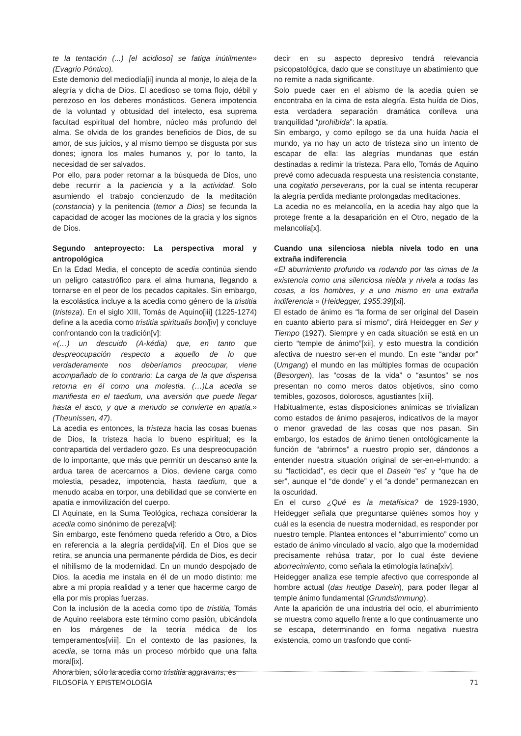te la tentación (...) [el acidioso] se fatiga inútilmente» (Evagrio Póntico).
Este demonio del mediodía[ii] inunda al monje, lo aleja de la alegría y dicha de Dios. El acedioso se torna flojo, débil y perezoso en los deberes monásticos. Genera impotencia de la voluntad y obtusidad del intelecto, esa suprema facultad espiritual del hombre, núcleo más profundo del alma. Se olvida de los grandes beneficios de Dios, de su amor, de sus juicios, y al mismo tiempo se disgusta por sus dones; ignora los males humanos y, por lo tanto, la necesidad de ser salvados.
Por ello, para poder retornar a la búsqueda de Dios, uno debe recurrir a la paciencia y a la actividad. Solo asumiendo el trabajo concienzudo de la meditación (constancia) y la penitencia (temor a Dios) se fecunda la capacidad de acoger las mociones de la gracia y los signos de Dios.
Segundo anteproyecto: La perspectiva moral y antropológica
En la Edad Media, el concepto de acedia continúa siendo un peligro catastrófico para el alma humana, llegando a tornarse en el peor de los pecados capitales. Sin embargo, la escolástica incluye a la acedia como género de la tristitia (tristeza). En el siglo XIII, Tomás de Aquino[iii] (1225-1274) define a la acedia como tristitia spiritualis boni[iv] y concluye confrontando con la tradición[v]:
«(…) un descuido (A-kédia) que, en tanto que despreocupación respecto a aquello de lo que verdaderamente nos deberíamos preocupar, viene acompañado de lo contrario: La carga de la que dispensa retorna en él como una molestia. (…)La acedia se manifiesta en el taedium, una aversión que puede llegar hasta el asco, y que a menudo se convierte en apatía.» (Theunissen, 47).
La acedia es entonces, la tristeza hacia las cosas buenas de Dios, la tristeza hacia lo bueno espiritual; es la contrapartida del verdadero gozo. Es una despreocupación de lo importante, que más que permitir un descanso ante la ardua tarea de acercarnos a Dios, deviene carga como molestia, pesadez, impotencia, hasta taedium, que a menudo acaba en torpor, una debilidad que se convierte en apatía e inmovilización del cuerpo.
El Aquinate, en la Suma Teológica, rechaza considerar la acedia como sinónimo de pereza[vi]:
Sin embargo, este fenómeno queda referido a Otro, a Dios en referencia a la alegría perdida[vii]. En el Dios que se retira, se anuncia una permanente pérdida de Dios, es decir el nihilismo de la modernidad. En un mundo despojado de Dios, la acedia me instala en él de un modo distinto: me abre a mi propia realidad y a tener que hacerme cargo de ella por mis propias fuerzas.
Con la inclusión de la acedia como tipo de tristitia, Tomás de Aquino reelabora este término como pasión, ubicándola en los márgenes de la teoría médica de los temperamentos[viii]. En el contexto de las pasiones, la acedia, se torna más un proceso mórbido que una falta moral[ix].
Ahora bien, sólo la acedia como tristitia aggravans, es
decir en su aspecto depresivo tendrá relevancia psicopatológica, dado que se constituye un abatimiento que no remite a nada significante.
Solo puede caer en el abismo de la acedia quien se encontraba en la cima de esta alegría. Esta huída de Dios, esta verdadera separación dramática conlleva una tranquilidad “prohibida”: la apatía.
Sin embargo, y como epílogo se da una huída hacia el mundo, ya no hay un acto de tristeza sino un intento de escapar de ella: las alegrías mundanas que están destinadas a redimir la tristeza. Para ello, Tomás de Aquino prevé como adecuada respuesta una resistencia constante, una cogitatio perseverans, por la cual se intenta recuperar la alegría perdida mediante prolongadas meditaciones.
La acedia no es melancolía, en la acedia hay algo que la protege frente a la desaparición en el Otro, negado de la melancolía[x].
Cuando una silenciosa niebla nivela todo en una extraña indiferencia
«El aburrimiento profundo va rodando por las cimas de la existencia como una silenciosa niebla y nivela a todas las cosas, a los hombres, y a uno mismo en una extraña indiferencia » (Heidegger, 1955:39)[xi].
El estado de ánimo es “la forma de ser original del Dasein en cuanto abierto para sí mismo”, dirá Heidegger en Ser y Tiempo (1927). Siempre y en cada situación se está en un cierto “temple de ánimo”[xii], y esto muestra la condición afectiva de nuestro ser-en el mundo. En este “andar por” (Umgang) el mundo en las múltiples formas de ocupación (Besorgen), las “cosas de la vida” o “asuntos” se nos presentan no como meros datos objetivos, sino como temibles, gozosos, dolorosos, agustiantes [xiii].
Habitualmente, estas disposiciones anímicas se trivializan como estados de ánimo pasajeros, indicativos de la mayor o menor gravedad de las cosas que nos pasan. Sin embargo, los estados de ánimo tienen ontológicamente la función de “abrirnos” a nuestro propio ser, dándonos a entender nuestra situación original de ser-en-el-mundo: a su “facticidad”, es decir que el Dasein “es” y “que ha de ser”, aunque el “de donde” y el “a donde” permanezcan en la oscuridad.
En el curso ¿Qué es la metafísica? de 1929-1930, Heidegger señala que preguntarse quiénes somos hoy y cuál es la esencia de nuestra modernidad, es responder por nuestro temple. Plantea entonces el “aburrimiento” como un estado de ánimo vinculado al vacío, algo que la modernidad precisamente rehúsa tratar, por lo cual éste deviene aborrecimiento, como señala la etimología latina[xiv].
Heidegger analiza ese temple afectivo que corresponde al hombre actual (das heutige Dasein), para poder llegar al temple ánimo fundamental (Grundstimmung).
Ante la aparición de una industria del ocio, el aburrimiento se muestra como aquello frente a lo que continuamente uno se escapa, determinando en forma negativa nuestra existencia, como un trasfondo que conti-
FILOSOFÍA Y EPISTEMOLOGÍA 71